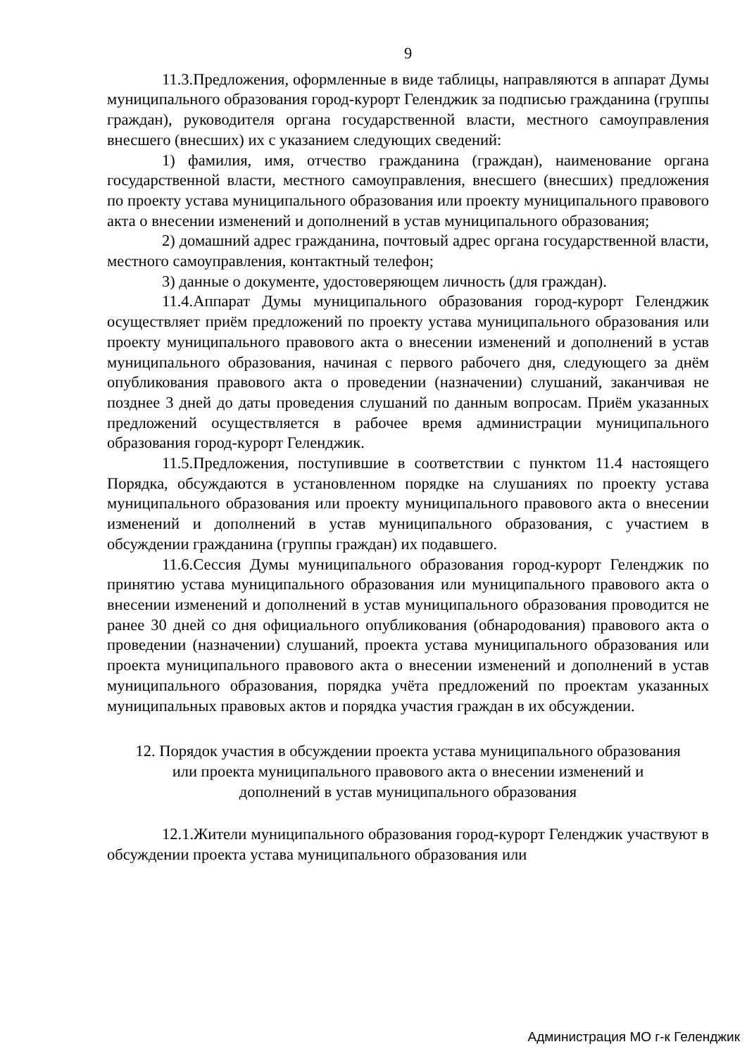9
11.3.Предложения, оформленные в виде таблицы, направляются в аппарат Думы муниципального образования город-курорт Геленджик за подписью гражданина (группы граждан), руководителя органа государственной власти, местного самоуправления внесшего (внесших) их с указанием следующих сведений:
1) фамилия, имя, отчество гражданина (граждан), наименование органа государственной власти, местного самоуправления, внесшего (внесших) предложения по проекту устава муниципального образования или проекту муниципального правового акта о внесении изменений и дополнений в устав муниципального образования;
2) домашний адрес гражданина, почтовый адрес органа государственной власти, местного самоуправления, контактный телефон;
3) данные о документе, удостоверяющем личность (для граждан).
11.4.Аппарат Думы муниципального образования город-курорт Геленджик осуществляет приём предложений по проекту устава муниципального образования или проекту муниципального правового акта о внесении изменений и дополнений в устав муниципального образования, начиная с первого рабочего дня, следующего за днём опубликования правового акта о проведении (назначении) слушаний, заканчивая не позднее 3 дней до даты проведения слушаний по данным вопросам. Приём указанных предложений осуществляется в рабочее время администрации муниципального образования город-курорт Геленджик.
11.5.Предложения, поступившие в соответствии с пунктом 11.4 настоящего Порядка, обсуждаются в установленном порядке на слушаниях по проекту устава муниципального образования или проекту муниципального правового акта о внесении изменений и дополнений в устав муниципального образования, с участием в обсуждении гражданина (группы граждан) их подавшего.
11.6.Сессия Думы муниципального образования город-курорт Геленджик по принятию устава муниципального образования или муниципального правового акта о внесении изменений и дополнений в устав муниципального образования проводится не ранее 30 дней со дня официального опубликования (обнародования) правового акта о проведении (назначении) слушаний, проекта устава муниципального образования или проекта муниципального правового акта о внесении изменений и дополнений в устав муниципального образования, порядка учёта предложений по проектам указанных муниципальных правовых актов и порядка участия граждан в их обсуждении.
12. Порядок участия в обсуждении проекта устава муниципального образования или проекта муниципального правового акта о внесении изменений и дополнений в устав муниципального образования
12.1.Жители муниципального образования город-курорт Геленджик участвуют в обсуждении проекта устава муниципального образования или
Администрация МО г-к Геленджик